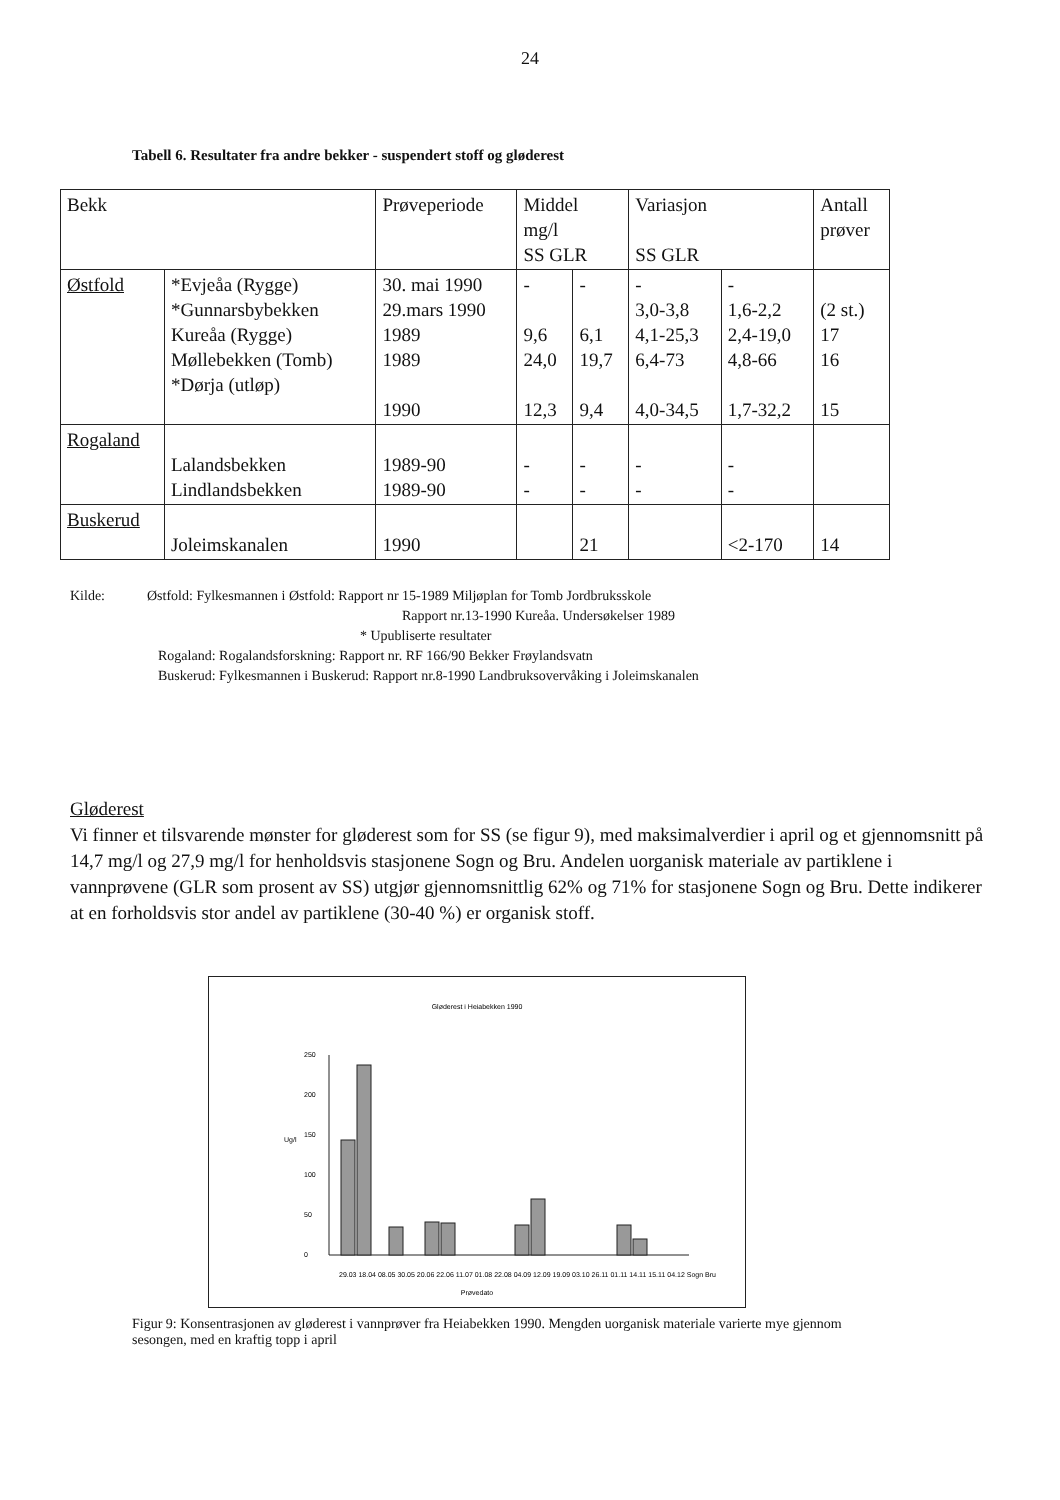24
Tabell 6. Resultater fra andre bekker - suspendert stoff og gløderest
| Bekk | | Prøveperiode | Middel mg/l SS GLR | | Variasjon SS GLR | | Antall prøver |
| --- | --- | --- | --- | --- | --- | --- | --- |
| Østfold | *Evjeåa (Rygge) *Gunnarsbybekken Kureåa (Rygge) Møllebekken (Tomb) *Dørja (utløp) | 30. mai 1990 29.mars 1990 1989 1989 1990 | - 9,6 24,0 12,3 | - 6,1 19,7 9,4 | - 3,0-3,8 4,1-25,3 6,4-73 4,0-34,5 | - 1,6-2,2 2,4-19,0 4,8-66 1,7-32,2 | (2 st.) 17 16 15 |
| Rogaland | Lalandsbekken Lindlandsbekken | 1989-90 1989-90 | - - | - - | - - | - - | |
| Buskerud | Joleimskanalen | 1990 | | 21 | | <2-170 | 14 |
Kilde: Østfold: Fylkesmannen i Østfold: Rapport nr 15-1989 Miljøplan for Tomb Jordbruksskole
Rapport nr.13-1990 Kureåa. Undersøkelser 1989
* Upubliserte resultater
Rogaland: Rogalandsforskning: Rapport nr. RF 166/90 Bekker Frøylandsvatn
Buskerud: Fylkesmannen i Buskerud: Rapport nr.8-1990 Landbruksovervåking i Joleimskanalen
Gløderest
Vi finner et tilsvarende mønster for gløderest som for SS (se figur 9), med maksimalverdier i april og et gjennomsnitt på 14,7 mg/l og 27,9 mg/l for henholdsvis stasjonene Sogn og Bru. Andelen uorganisk materiale av partiklene i vannprøvene (GLR som prosent av SS) utgjør gjennomsnittlig 62% og 71% for stasjonene Sogn og Bru. Dette indikerer at en forholdsvis stor andel av partiklene (30-40 %) er organisk stoff.
Gløderest i Heiabekken 1990
Ug/l
250
200
150
100
50
0
Prøvedato
29.03 18.04 08.05 30.05 20.06 22.06 11.07 01.08 22.08 04.09 12.09 19.09 03.10 26.11 01.11 14.11 15.11 04.12 Sogn Bru
Figur 9: Konsentrasjonen av gløderest i vannprøver fra Heiabekken 1990. Mengden uorganisk materiale varierte mye gjennom sesongen, med en kraftig topp i april